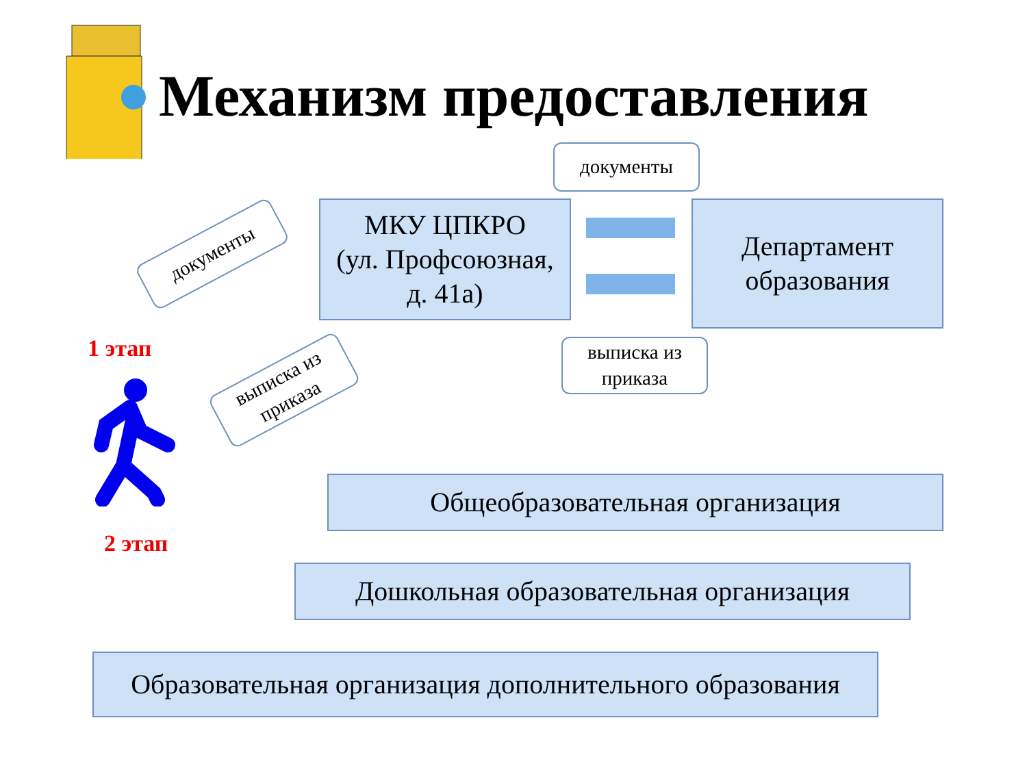Механизм предоставления
документы
МКУ ЦПКРО
(ул. Профсоюзная,
д. 41а)
Департамент
образования
выписка из
приказа
документы
выписка из
приказа
1 этап
2 этап
Общеобразовательная организация
Дошкольная образовательная организация
Образовательная организация дополнительного образования